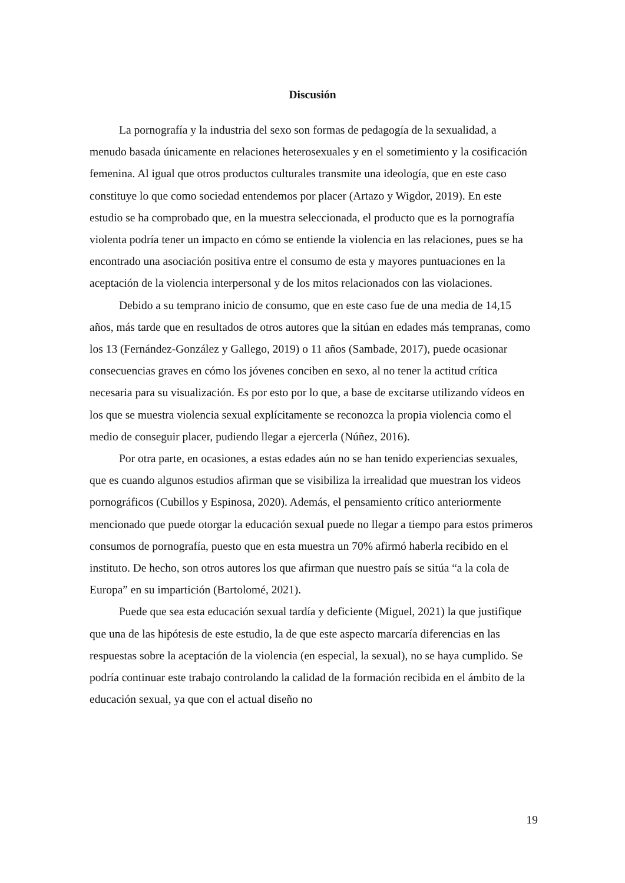Discusión
La pornografía y la industria del sexo son formas de pedagogía de la sexualidad, a menudo basada únicamente en relaciones heterosexuales y en el sometimiento y la cosificación femenina. Al igual que otros productos culturales transmite una ideología, que en este caso constituye lo que como sociedad entendemos por placer (Artazo y Wigdor, 2019). En este estudio se ha comprobado que, en la muestra seleccionada, el producto que es la pornografía violenta podría tener un impacto en cómo se entiende la violencia en las relaciones, pues se ha encontrado una asociación positiva entre el consumo de esta y mayores puntuaciones en la aceptación de la violencia interpersonal y de los mitos relacionados con las violaciones.
Debido a su temprano inicio de consumo, que en este caso fue de una media de 14,15 años, más tarde que en resultados de otros autores que la sitúan en edades más tempranas, como los 13 (Fernández-González y Gallego, 2019) o 11 años (Sambade, 2017), puede ocasionar consecuencias graves en cómo los jóvenes conciben en sexo, al no tener la actitud crítica necesaria para su visualización. Es por esto por lo que, a base de excitarse utilizando vídeos en los que se muestra violencia sexual explícitamente se reconozca la propia violencia como el medio de conseguir placer, pudiendo llegar a ejercerla (Núñez, 2016).
Por otra parte, en ocasiones, a estas edades aún no se han tenido experiencias sexuales, que es cuando algunos estudios afirman que se visibiliza la irrealidad que muestran los videos pornográficos (Cubillos y Espinosa, 2020). Además, el pensamiento crítico anteriormente mencionado que puede otorgar la educación sexual puede no llegar a tiempo para estos primeros consumos de pornografía, puesto que en esta muestra un 70% afirmó haberla recibido en el instituto. De hecho, son otros autores los que afirman que nuestro país se sitúa “a la cola de Europa” en su impartición (Bartolomé, 2021).
Puede que sea esta educación sexual tardía y deficiente (Miguel, 2021) la que justifique que una de las hipótesis de este estudio, la de que este aspecto marcaría diferencias en las respuestas sobre la aceptación de la violencia (en especial, la sexual), no se haya cumplido. Se podría continuar este trabajo controlando la calidad de la formación recibida en el ámbito de la educación sexual, ya que con el actual diseño no
19